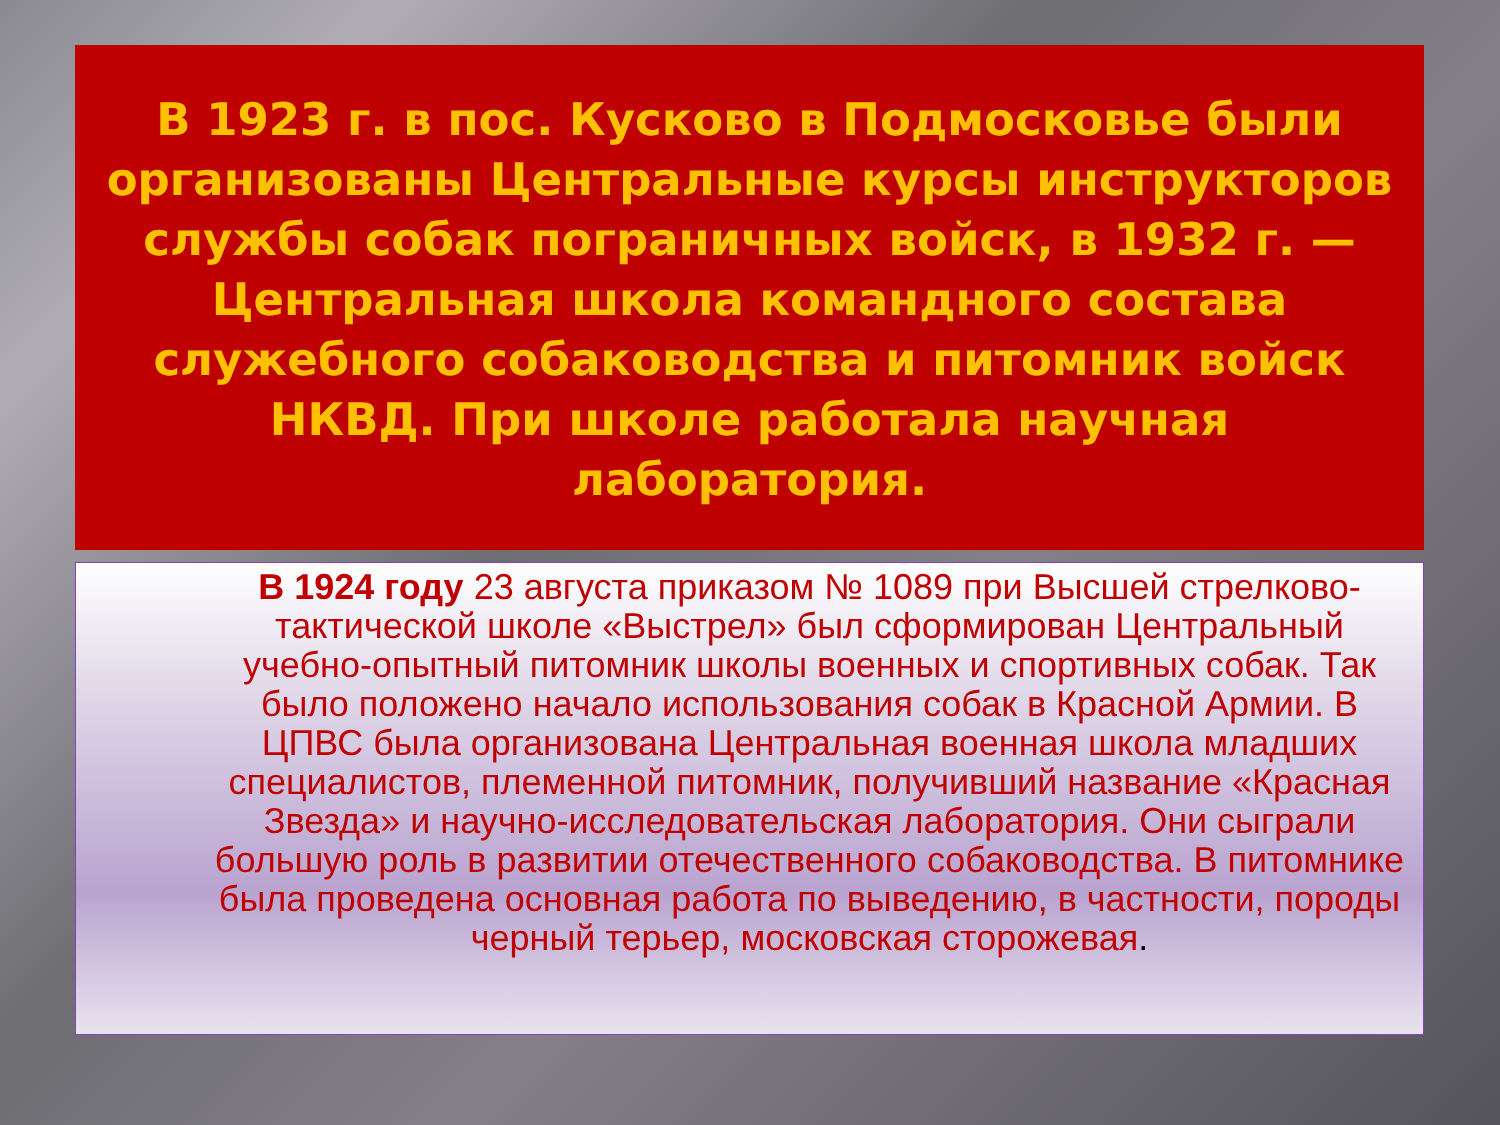В 1923 г. в пос. Кусково в Подмосковье были организованы Центральные курсы инструкторов службы собак пограничных войск, в 1932 г. — Центральная школа командного состава служебного собаководства и питомник войск НКВД. При школе работала научная лаборатория.
В 1924 году 23 августа приказом № 1089 при Высшей стрелково-тактической школе «Выстрел» был сформирован Центральный учебно-опытный питомник школы военных и спортивных собак. Так было положено начало использования собак в Красной Армии. В ЦПВС была организована Центральная военная школа младших специалистов, племенной питомник, получивший название «Красная Звезда» и научно-исследовательская лаборатория. Они сыграли большую роль в развитии отечественного собаководства. В питомнике была проведена основная работа по выведению, в частности, породы черный терьер, московская сторожевая.